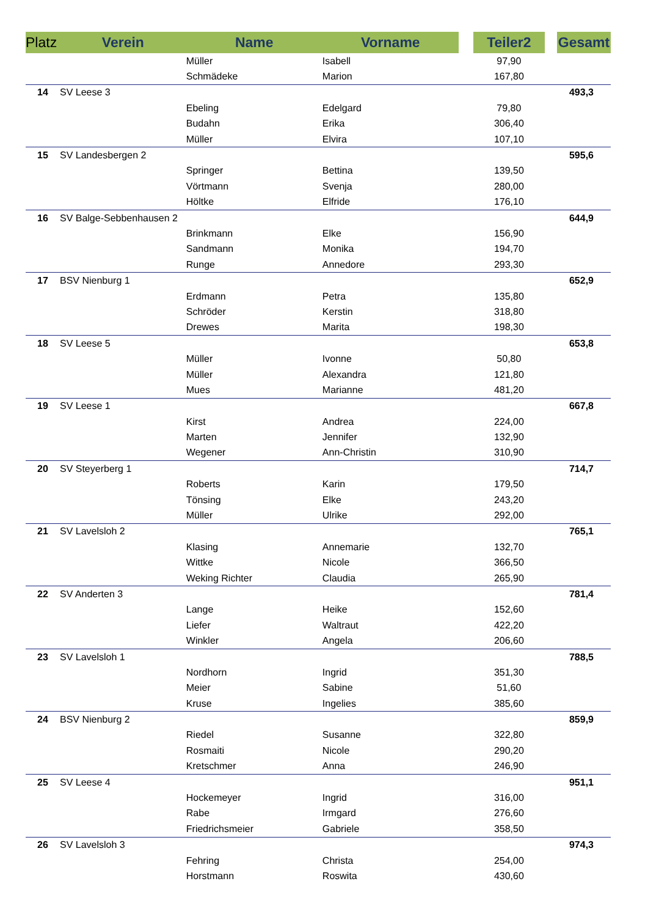| Platz | Verein | Name | Vorname | | Teiler2 | | Gesamt |
| --- | --- | --- | --- | --- | --- | --- | --- |
| | | Müller | Isabell | | 97,90 | | |
| | | Schmädeke | Marion | | 167,80 | | |
| 14 | SV Leese 3 | | | | | | 493,3 |
| | | Ebeling | Edelgard | | 79,80 | | |
| | | Budahn | Erika | | 306,40 | | |
| | | Müller | Elvira | | 107,10 | | |
| 15 | SV Landesbergen 2 | | | | | | 595,6 |
| | | Springer | Bettina | | 139,50 | | |
| | | Vörtmann | Svenja | | 280,00 | | |
| | | Höltke | Elfride | | 176,10 | | |
| 16 | SV Balge-Sebbenhausen 2 | | | | | | 644,9 |
| | | Brinkmann | Elke | | 156,90 | | |
| | | Sandmann | Monika | | 194,70 | | |
| | | Runge | Annedore | | 293,30 | | |
| 17 | BSV Nienburg 1 | | | | | | 652,9 |
| | | Erdmann | Petra | | 135,80 | | |
| | | Schröder | Kerstin | | 318,80 | | |
| | | Drewes | Marita | | 198,30 | | |
| 18 | SV Leese 5 | | | | | | 653,8 |
| | | Müller | Ivonne | | 50,80 | | |
| | | Müller | Alexandra | | 121,80 | | |
| | | Mues | Marianne | | 481,20 | | |
| 19 | SV Leese 1 | | | | | | 667,8 |
| | | Kirst | Andrea | | 224,00 | | |
| | | Marten | Jennifer | | 132,90 | | |
| | | Wegener | Ann-Christin | | 310,90 | | |
| 20 | SV Steyerberg 1 | | | | | | 714,7 |
| | | Roberts | Karin | | 179,50 | | |
| | | Tönsing | Elke | | 243,20 | | |
| | | Müller | Ulrike | | 292,00 | | |
| 21 | SV Lavelsloh 2 | | | | | | 765,1 |
| | | Klasing | Annemarie | | 132,70 | | |
| | | Wittke | Nicole | | 366,50 | | |
| | | Weking Richter | Claudia | | 265,90 | | |
| 22 | SV Anderten 3 | | | | | | 781,4 |
| | | Lange | Heike | | 152,60 | | |
| | | Liefer | Waltraut | | 422,20 | | |
| | | Winkler | Angela | | 206,60 | | |
| 23 | SV Lavelsloh 1 | | | | | | 788,5 |
| | | Nordhorn | Ingrid | | 351,30 | | |
| | | Meier | Sabine | | 51,60 | | |
| | | Kruse | Ingelies | | 385,60 | | |
| 24 | BSV Nienburg 2 | | | | | | 859,9 |
| | | Riedel | Susanne | | 322,80 | | |
| | | Rosmaiti | Nicole | | 290,20 | | |
| | | Kretschmer | Anna | | 246,90 | | |
| 25 | SV Leese 4 | | | | | | 951,1 |
| | | Hockemeyer | Ingrid | | 316,00 | | |
| | | Rabe | Irmgard | | 276,60 | | |
| | | Friedrichsmeier | Gabriele | | 358,50 | | |
| 26 | SV Lavelsloh 3 | | | | | | 974,3 |
| | | Fehring | Christa | | 254,00 | | |
| | | Horstmann | Roswita | | 430,60 | | |